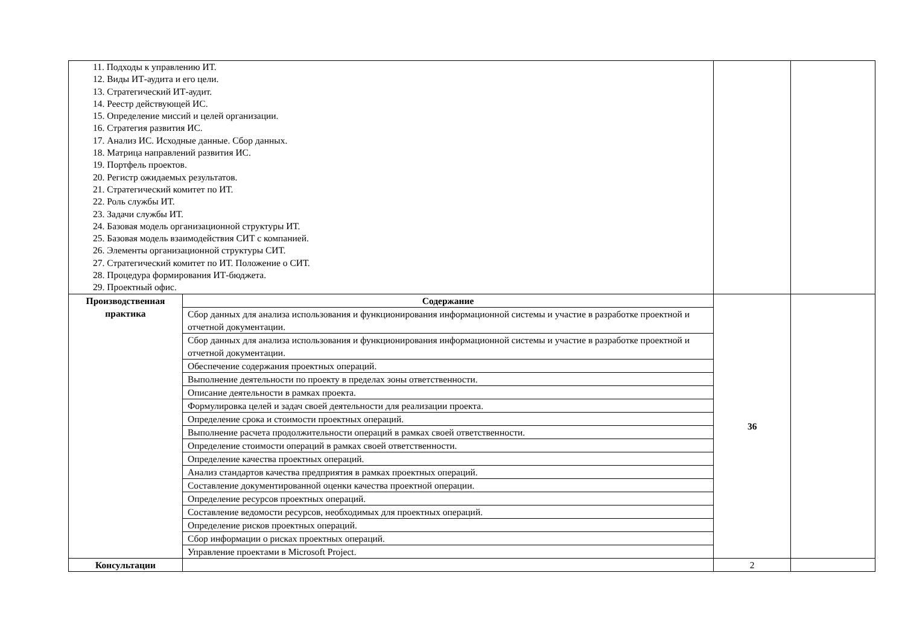| 11. Подходы к управлению ИТ. 12. Виды ИТ-аудита и его цели. 13. Стратегический ИТ-аудит. 14. Реестр действующей ИС. 15. Определение миссий и целей организации. 16. Стратегия развития ИС. 17. Анализ ИС. Исходные данные. Сбор данных. 18. Матрица направлений развития ИС. 19. Портфель проектов. 20. Регистр ожидаемых результатов. 21. Стратегический комитет по ИТ. 22. Роль службы ИТ. 23. Задачи службы ИТ. 24. Базовая модель организационной структуры ИТ. 25. Базовая модель взаимодействия СИТ с компанией. 26. Элементы организационной структуры СИТ. 27. Стратегический комитет по ИТ. Положение о СИТ. 28. Процедура формирования ИТ-бюджета. 29. Проектный офис. | | | |
| Производственная практика | Содержание | 36 | |
| | Сбор данных для анализа использования и функционирования информационной системы и участие в разработке проектной и отчетной документации. | | |
| | Сбор данных для анализа использования и функционирования информационной системы и участие в разработке проектной и отчетной документации. | | |
| | Обеспечение содержания проектных операций. | | |
| | Выполнение деятельности по проекту в пределах зоны ответственности. | | |
| | Описание деятельности в рамках проекта. | | |
| | Формулировка целей и задач своей деятельности для реализации проекта. | | |
| | Определение срока и стоимости проектных операций. | | |
| | Выполнение расчета продолжительности операций в рамках своей ответственности. | | |
| | Определение стоимости операций в рамках своей ответственности. | | |
| | Определение качества проектных операций. | | |
| | Анализ стандартов качества предприятия в рамках проектных операций. | | |
| | Составление документированной оценки качества проектной операции. | | |
| | Определение ресурсов проектных операций. | | |
| | Составление ведомости ресурсов, необходимых для проектных операций. | | |
| | Определение рисков проектных операций. | | |
| | Сбор информации о рисках проектных операций. | | |
| | Управление проектами в Microsoft Project. | | |
| Консультации | | 2 | |